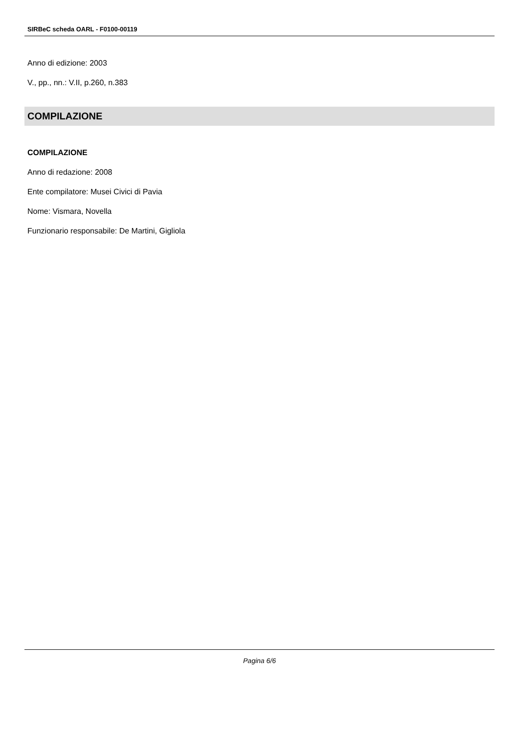SIRBeC scheda OARL - F0100-00119
Anno di edizione: 2003
V., pp., nn.: V.II, p.260, n.383
COMPILAZIONE
COMPILAZIONE
Anno di redazione: 2008
Ente compilatore: Musei Civici di Pavia
Nome: Vismara, Novella
Funzionario responsabile: De Martini, Gigliola
Pagina 6/6